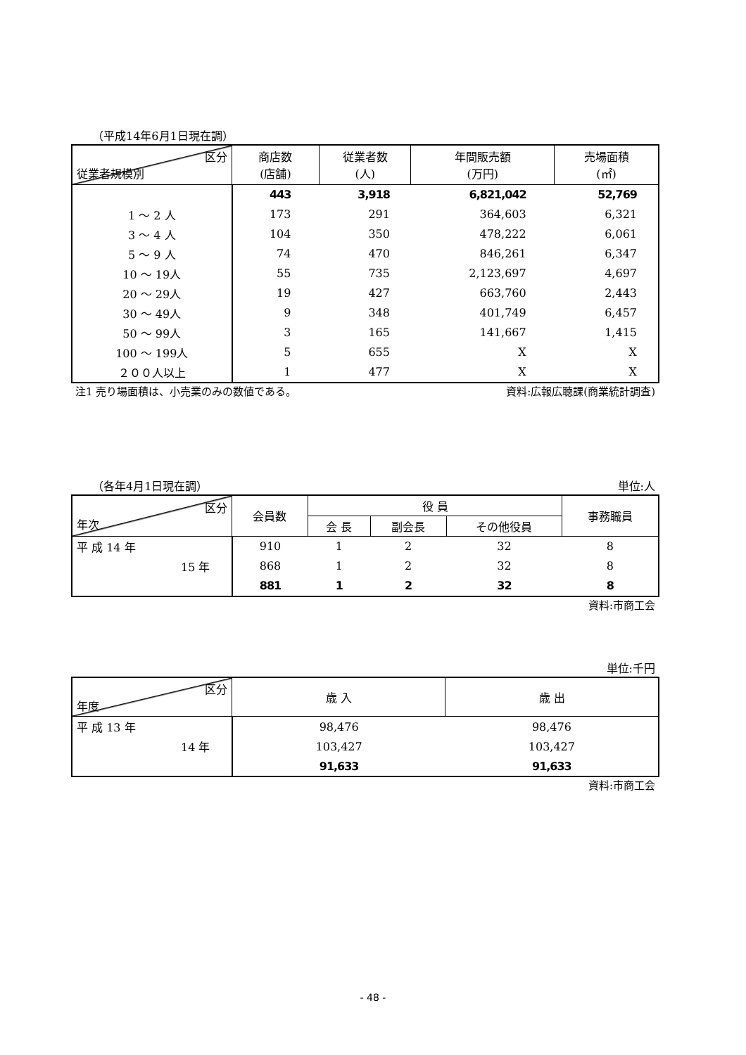（平成14年6月1日現在調）
| 区分 従業者規模別 | 商店数 (店舗) | 従業者数 (人) | 年間販売額 (万円) | 売場面積 (㎡) |
| --- | --- | --- | --- | --- |
| | 443 | 3,918 | 6,821,042 | 52,769 |
| 1 ～ 2 人 | 173 | 291 | 364,603 | 6,321 |
| 3 ～ 4 人 | 104 | 350 | 478,222 | 6,061 |
| 5 ～ 9 人 | 74 | 470 | 846,261 | 6,347 |
| 10 ～ 19人 | 55 | 735 | 2,123,697 | 4,697 |
| 20 ～ 29人 | 19 | 427 | 663,760 | 2,443 |
| 30 ～ 49人 | 9 | 348 | 401,749 | 6,457 |
| 50 ～ 99人 | 3 | 165 | 141,667 | 1,415 |
| 100 ～ 199人 | 5 | 655 | X | X |
| ２００人以上 | 1 | 477 | X | X |
注1 売り場面積は、小売業のみの数値である。 資料:広報広聴課(商業統計調査)
（各年4月1日現在調） 単位:人
| 区分 年次 | 会員数 | 役 員 | | | 事務職員 |
| --- | --- | --- | --- | --- | --- |
| | | 会 長 | 副会長 | その他役員 | |
| 平 成 14 年 | 910 | 1 | 2 | 32 | 8 |
| 15 年 | 868 | 1 | 2 | 32 | 8 |
| | 881 | 1 | 2 | 32 | 8 |
資料:市商工会
単位:千円
| 区分 年度 | 歳 入 | 歳 出 |
| --- | --- | --- |
| 平 成 13 年 | 98,476 | 98,476 |
| 14 年 | 103,427 | 103,427 |
| | 91,633 | 91,633 |
資料:市商工会
- 48 -